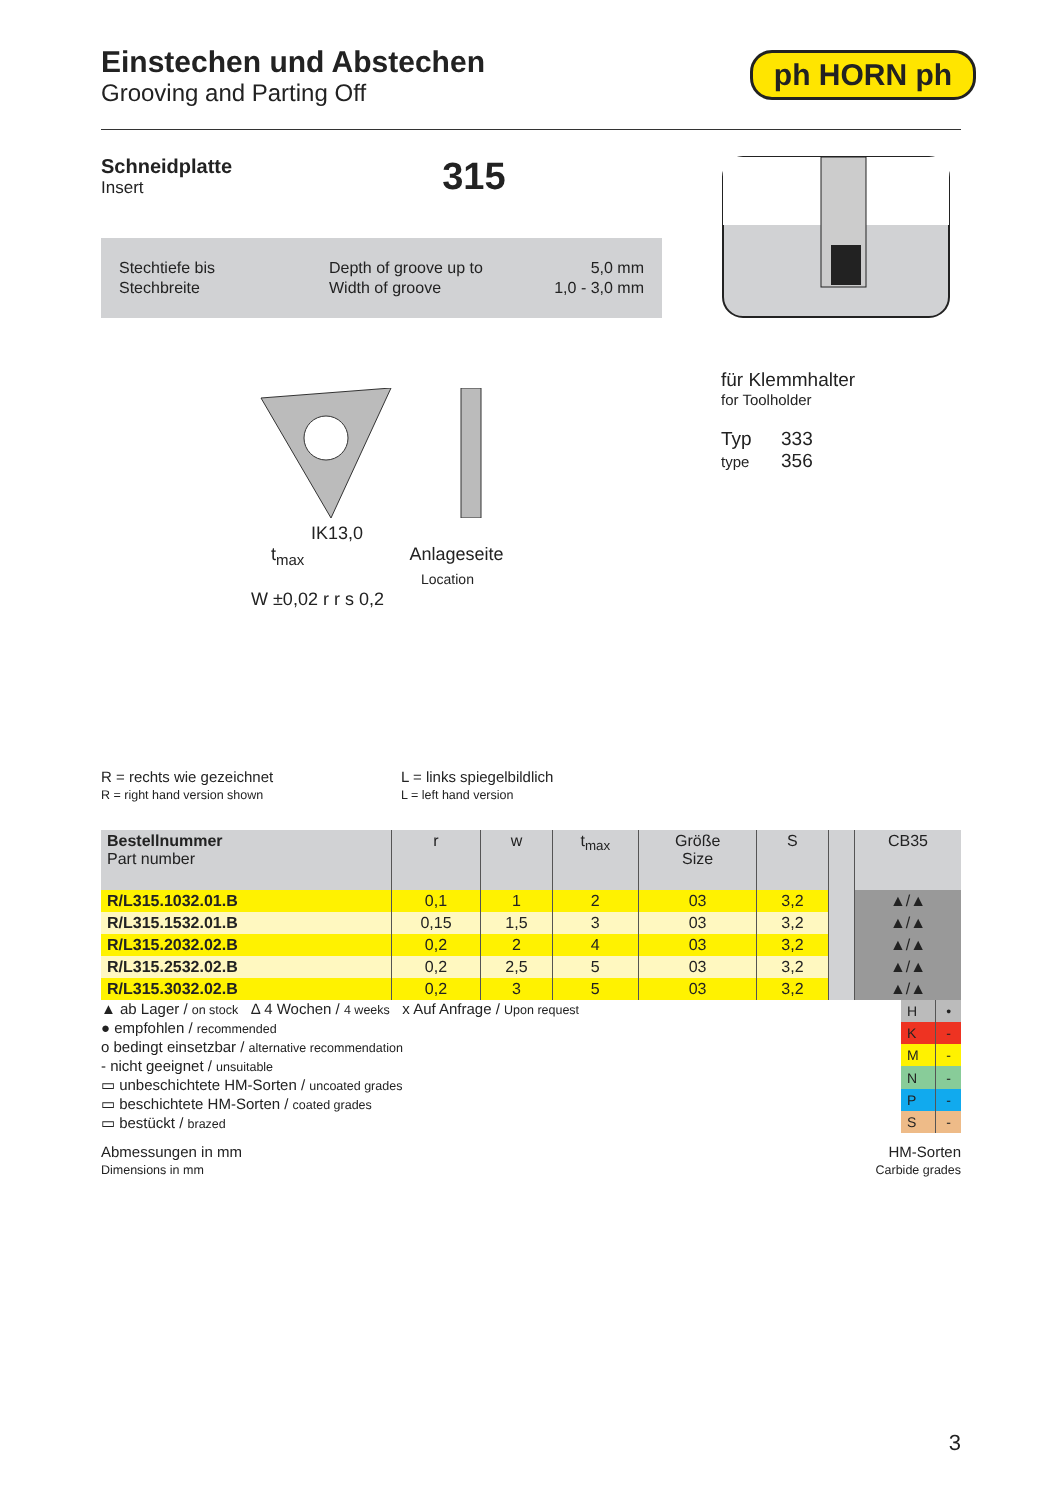ph HORN ph
Einstechen und Abstechen
Grooving and Parting Off
Schneidplatte
Insert
315
Stechtiefe bis
Stechbreite
Depth of groove up to
Width of groove
5,0 mm
1,0 - 3,0 mm
IK13,0
t<sub>max</sub> Anlageseite
Location
W ±0,02 r r s 0,2
für Klemmhalter
for Toolholder
Typ
type
333
356
R = rechts wie gezeichnet
R = right hand version shown
L = links spiegelbildlich
L = left hand version
| Bestellnummer Part number | r | w | t<sub>max</sub> | Größe Size | S | | CB35 |
| --- | --- | --- | --- | --- | --- | --- | --- |
| R/L315.1032.01.B | 0,1 | 1 | 2 | 03 | 3,2 | | ▲/▲ |
| R/L315.1532.01.B | 0,15 | 1,5 | 3 | 03 | 3,2 | | ▲/▲ |
| R/L315.2032.02.B | 0,2 | 2 | 4 | 03 | 3,2 | | ▲/▲ |
| R/L315.2532.02.B | 0,2 | 2,5 | 5 | 03 | 3,2 | | ▲/▲ |
| R/L315.3032.02.B | 0,2 | 3 | 5 | 03 | 3,2 | | ▲/▲ |
▲ ab Lager / on stock Δ 4 Wochen / 4 weeks x Auf Anfrage / Upon request
● empfohlen / recommended
o bedingt einsetzbar / alternative recommendation
- nicht geeignet / unsuitable
▭ unbeschichtete HM-Sorten / uncoated grades
▭ beschichtete HM-Sorten / coated grades
▭ bestückt / brazed
| H | • |
| K | - |
| M | - |
| N | - |
| P | - |
| S | - |
Abmessungen in mm
Dimensions in mm
HM-Sorten
Carbide grades
3